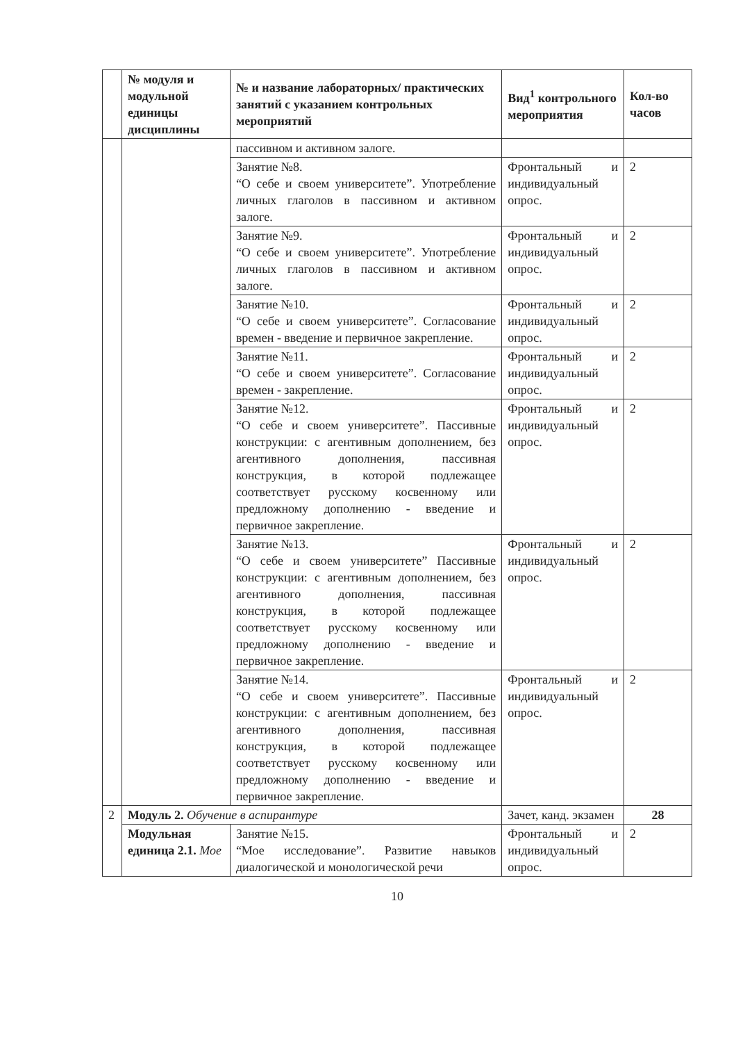| | № модуля и модульной единицы дисциплины | № и название лабораторных/ практических занятий с указанием контрольных мероприятий | Вид<sup>1</sup> контрольного мероприятия | Кол-во часов |
| --- | --- | --- | --- | --- |
| | | пассивном и активном залоге. | | |
| | | Занятие №8. “О себе и своем университете”. Употребление личных глаголов в пассивном и активном залоге. | Фронтальный и индивидуальный опрос. | 2 |
| | | Занятие №9. “О себе и своем университете”. Употребление личных глаголов в пассивном и активном залоге. | Фронтальный и индивидуальный опрос. | 2 |
| | | Занятие №10. “О себе и своем университете”. Согласование времен - введение и первичное закрепление. | Фронтальный и индивидуальный опрос. | 2 |
| | | Занятие №11. “О себе и своем университете”. Согласование времен - закрепление. | Фронтальный и индивидуальный опрос. | 2 |
| | | Занятие №12. “О себе и своем университете”. Пассивные конструкции: с агентивным дополнением, без агентивного дополнения, пассивная конструкция, в которой подлежащее соответствует русскому косвенному или предложному дополнению - введение и первичное закрепление. | Фронтальный и индивидуальный опрос. | 2 |
| | | Занятие №13. “О себе и своем университете” Пассивные конструкции: с агентивным дополнением, без агентивного дополнения, пассивная конструкция, в которой подлежащее соответствует русскому косвенному или предложному дополнению - введение и первичное закрепление. | Фронтальный и индивидуальный опрос. | 2 |
| | | Занятие №14. “О себе и своем университете”. Пассивные конструкции: с агентивным дополнением, без агентивного дополнения, пассивная конструкция, в которой подлежащее соответствует русскому косвенному или предложному дополнению - введение и первичное закрепление. | Фронтальный и индивидуальный опрос. | 2 |
| 2 | Модуль 2. Обучение в аспирантуре | | Зачет, канд. экзамен | 28 |
| | Модульная единица 2.1. Мое | Занятие №15. “Мое исследование”. Развитие навыков диалогической и монологической речи | Фронтальный и индивидуальный опрос. | 2 |
10